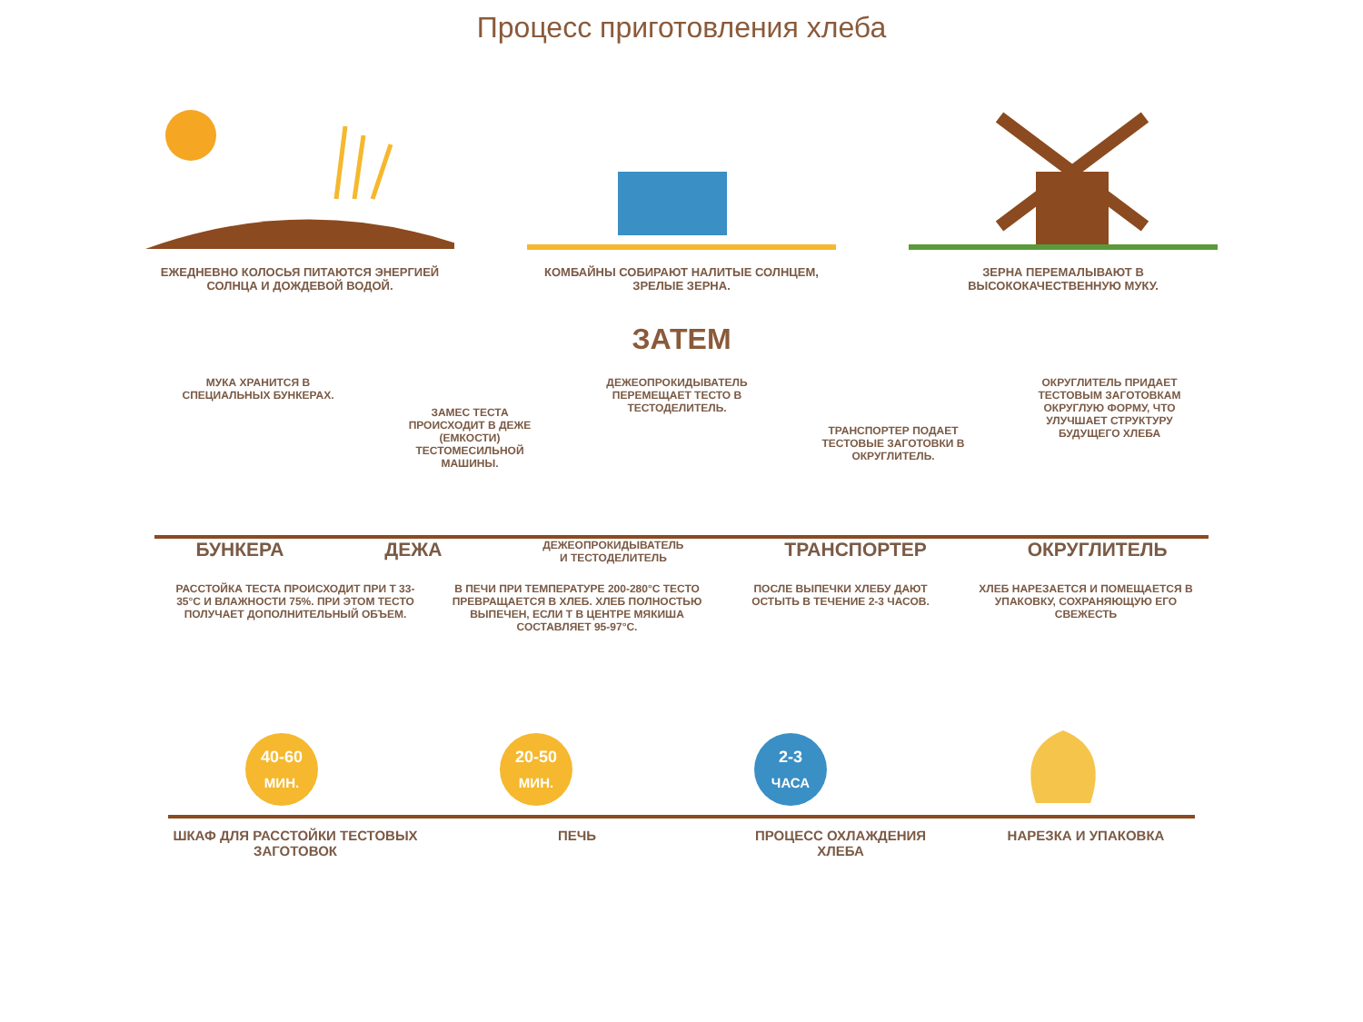Процесс приготовления хлеба
ЕЖЕДНЕВНО КОЛОСЬЯ ПИТАЮТСЯ ЭНЕРГИЕЙ СОЛНЦА И ДОЖДЕВОЙ ВОДОЙ.
КОМБАЙНЫ СОБИРАЮТ НАЛИТЫЕ СОЛНЦЕМ, ЗРЕЛЫЕ ЗЕРНА.
ЗЕРНА ПЕРЕМАЛЫВАЮТ В ВЫСОКОКАЧЕСТВЕННУЮ МУКУ.
ЗАТЕМ
МУКА ХРАНИТСЯ В СПЕЦИАЛЬНЫХ БУНКЕРАХ.
ЗАМЕС ТЕСТА ПРОИСХОДИТ В ДЕЖЕ (ЕМКОСТИ) ТЕСТОМЕСИЛЬНОЙ МАШИНЫ.
ДЕЖЕОПРОКИДЫВАТЕЛЬ ПЕРЕМЕЩАЕТ ТЕСТО В ТЕСТОДЕЛИТЕЛЬ.
ТРАНСПОРТЕР ПОДАЕТ ТЕСТОВЫЕ ЗАГОТОВКИ В ОКРУГЛИТЕЛЬ.
ОКРУГЛИТЕЛЬ ПРИДАЕТ ТЕСТОВЫМ ЗАГОТОВКАМ ОКРУГЛУЮ ФОРМУ, ЧТО УЛУЧШАЕТ СТРУКТУРУ БУДУЩЕГО ХЛЕБА
БУНКЕРА ДЕЖА
ДЕЖЕОПРОКИДЫВАТЕЛЬ
И ТЕСТОДЕЛИТЕЛЬ
ТРАНСПОРТЕР ОКРУГЛИТЕЛЬ
РАССТОЙКА ТЕСТА ПРОИСХОДИТ ПРИ Т 33-35°С И ВЛАЖНОСТИ 75%. ПРИ ЭТОМ ТЕСТО ПОЛУЧАЕТ ДОПОЛНИТЕЛЬНЫЙ ОБЪЕМ.
В ПЕЧИ ПРИ ТЕМПЕРАТУРЕ 200-280°С ТЕСТО ПРЕВРАЩАЕТСЯ В ХЛЕБ. ХЛЕБ ПОЛНОСТЬЮ ВЫПЕЧЕН, ЕСЛИ Т В ЦЕНТРЕ МЯКИША СОСТАВЛЯЕТ 95-97°С.
ПОСЛЕ ВЫПЕЧКИ ХЛЕБУ ДАЮТ ОСТЫТЬ В ТЕЧЕНИЕ 2-3 ЧАСОВ.
ХЛЕБ НАРЕЗАЕТСЯ И ПОМЕЩАЕТСЯ В УПАКОВКУ, СОХРАНЯЮЩУЮ ЕГО СВЕЖЕСТЬ
40-60
МИН.
20-50
МИН.
2-3
ЧАСА
ШКАФ ДЛЯ РАССТОЙКИ ТЕСТОВЫХ ЗАГОТОВОК
ПЕЧЬ ПРОЦЕСС ОХЛАЖДЕНИЯ ХЛЕБА НАРЕЗКА И УПАКОВКА